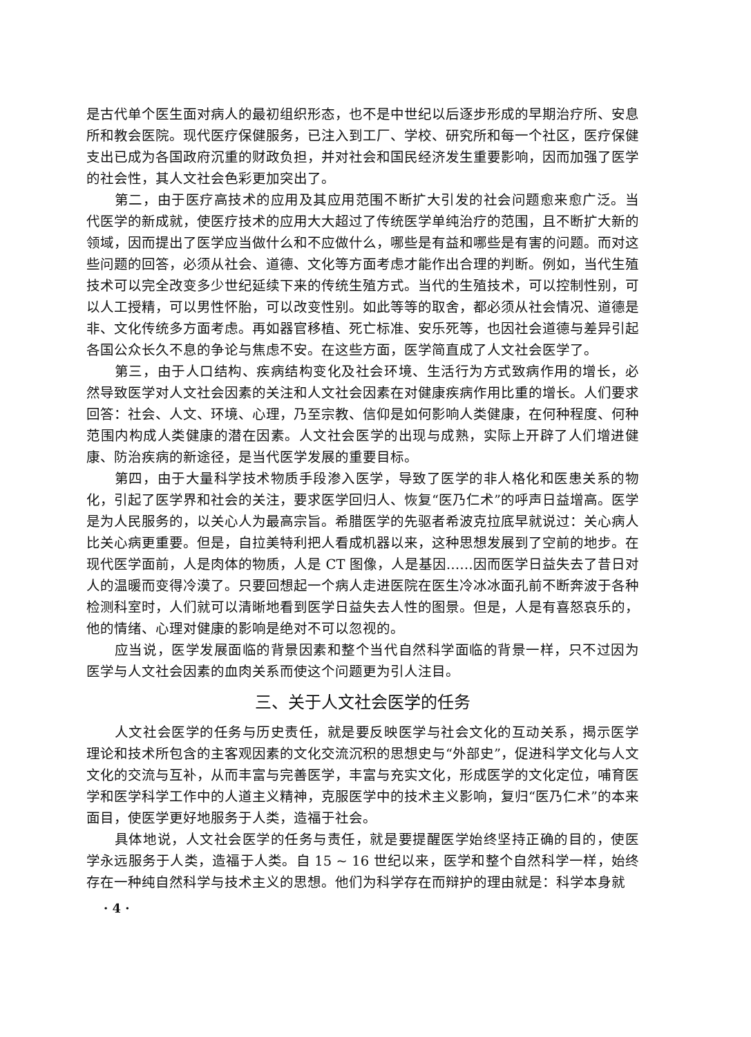是古代单个医生面对病人的最初组织形态，也不是中世纪以后逐步形成的早期治疗所、安息所和教会医院。现代医疗保健服务，已注入到工厂、学校、研究所和每一个社区，医疗保健支出已成为各国政府沉重的财政负担，并对社会和国民经济发生重要影响，因而加强了医学的社会性，其人文社会色彩更加突出了。
第二，由于医疗高技术的应用及其应用范围不断扩大引发的社会问题愈来愈广泛。当代医学的新成就，使医疗技术的应用大大超过了传统医学单纯治疗的范围，且不断扩大新的领域，因而提出了医学应当做什么和不应做什么，哪些是有益和哪些是有害的问题。而对这些问题的回答，必须从社会、道德、文化等方面考虑才能作出合理的判断。例如，当代生殖技术可以完全改变多少世纪延续下来的传统生殖方式。当代的生殖技术，可以控制性别，可以人工授精，可以男性怀胎，可以改变性别。如此等等的取舍，都必须从社会情况、道德是非、文化传统多方面考虑。再如器官移植、死亡标准、安乐死等，也因社会道德与差异引起各国公众长久不息的争论与焦虑不安。在这些方面，医学简直成了人文社会医学了。
第三，由于人口结构、疾病结构变化及社会环境、生活行为方式致病作用的增长，必然导致医学对人文社会因素的关注和人文社会因素在对健康疾病作用比重的增长。人们要求回答：社会、人文、环境、心理，乃至宗教、信仰是如何影响人类健康，在何种程度、何种范围内构成人类健康的潜在因素。人文社会医学的出现与成熟，实际上开辟了人们增进健康、防治疾病的新途径，是当代医学发展的重要目标。
第四，由于大量科学技术物质手段渗入医学，导致了医学的非人格化和医患关系的物化，引起了医学界和社会的关注，要求医学回归人、恢复“医乃仁术”的呼声日益增高。医学是为人民服务的，以关心人为最高宗旨。希腊医学的先驱者希波克拉底早就说过：关心病人比关心病更重要。但是，自拉美特利把人看成机器以来，这种思想发展到了空前的地步。在现代医学面前，人是肉体的物质，人是 CT 图像，人是基因……因而医学日益失去了昔日对人的温暖而变得冷漠了。只要回想起一个病人走进医院在医生冷冰冰面孔前不断奔波于各种检测科室时，人们就可以清晰地看到医学日益失去人性的图景。但是，人是有喜怒哀乐的，他的情绪、心理对健康的影响是绝对不可以忽视的。
应当说，医学发展面临的背景因素和整个当代自然科学面临的背景一样，只不过因为医学与人文社会因素的血肉关系而使这个问题更为引人注目。
三、关于人文社会医学的任务
人文社会医学的任务与历史责任，就是要反映医学与社会文化的互动关系，揭示医学理论和技术所包含的主客观因素的文化交流沉积的思想史与“外部史”，促进科学文化与人文文化的交流与互补，从而丰富与完善医学，丰富与充实文化，形成医学的文化定位，哺育医学和医学科学工作中的人道主义精神，克服医学中的技术主义影响，复归“医乃仁术”的本来面目，使医学更好地服务于人类，造福于社会。
具体地说，人文社会医学的任务与责任，就是要提醒医学始终坚持正确的目的，使医学永远服务于人类，造福于人类。自 15 ~ 16 世纪以来，医学和整个自然科学一样，始终存在一种纯自然科学与技术主义的思想。他们为科学存在而辩护的理由就是：科学本身就
· 4 ·